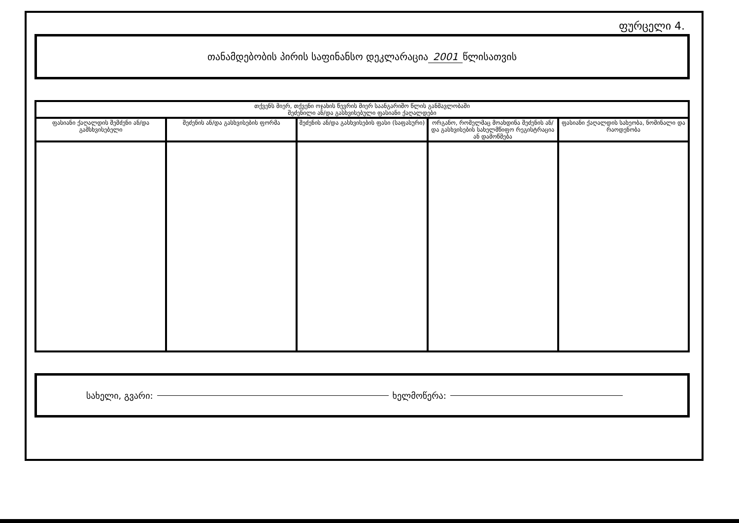ფურცელი 4.
თანამდებობის პირის საფინანსო დეკლარაცია 2001 წლისათვის
| თქვენს მიერ, თქვენი ოჯახის წევრის მიერ საანგარიშო წლის განმავლობაში შეძენილი ან/და გასხვისებული ფასიანი ქაღალდები | | | | |
| --- | --- | --- | --- | --- |
| ფასიანი ქაღალდის შემძენი ან/და გამსხვისებელი | შეძენის ან/და გასხვისების ფორმა | შეძენის ან/და გასხვისების ფასი (საფასური) | ორგანო, რომელმაც მოახდინა შეძენის ან/და გასხვისების სახელმწიფო რეგისტრაცია ან დამოწმება | ფასიანი ქაღალდის სახეობა, ნომინალი და რაოდენობა |
სახელი, გვარი: ხელმოწერა: